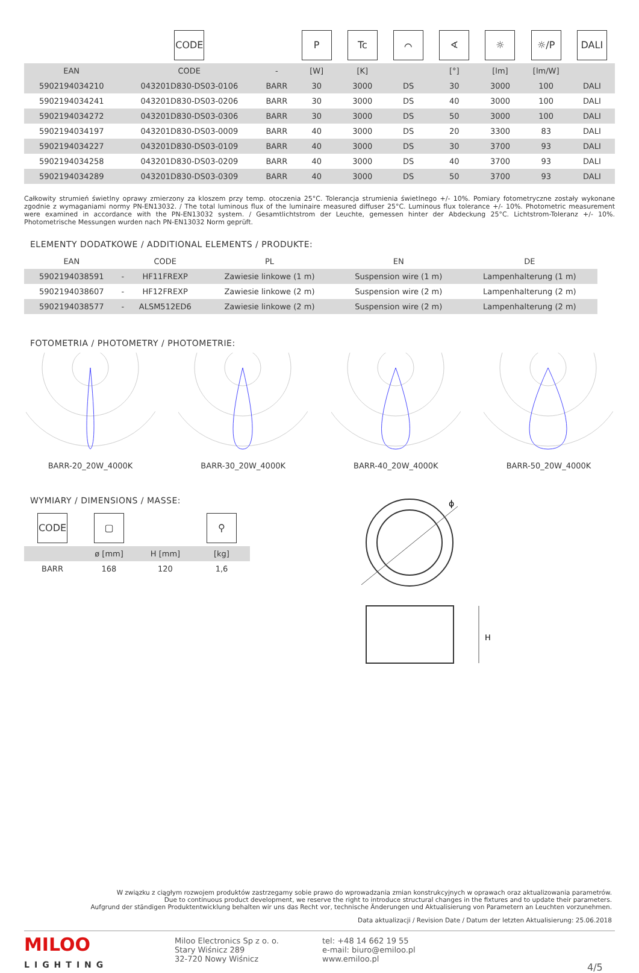| | CODE | | P | Tc | ⌒ | ∢ | ☼ | ☼/P | DALI |
| EAN | CODE | - | [W] | [K] | | [°] | [lm] | [lm/W] | |
| 5902194034210 | 043201D830-DS03-0106 | BARR | 30 | 3000 | DS | 30 | 3000 | 100 | DALI |
| 5902194034241 | 043201D830-DS03-0206 | BARR | 30 | 3000 | DS | 40 | 3000 | 100 | DALI |
| 5902194034272 | 043201D830-DS03-0306 | BARR | 30 | 3000 | DS | 50 | 3000 | 100 | DALI |
| 5902194034197 | 043201D830-DS03-0009 | BARR | 40 | 3000 | DS | 20 | 3300 | 83 | DALI |
| 5902194034227 | 043201D830-DS03-0109 | BARR | 40 | 3000 | DS | 30 | 3700 | 93 | DALI |
| 5902194034258 | 043201D830-DS03-0209 | BARR | 40 | 3000 | DS | 40 | 3700 | 93 | DALI |
| 5902194034289 | 043201D830-DS03-0309 | BARR | 40 | 3000 | DS | 50 | 3700 | 93 | DALI |
Całkowity strumień świetlny oprawy zmierzony za kloszem przy temp. otoczenia 25°C. Tolerancja strumienia świetlnego +/- 10%. Pomiary fotometryczne zostały wykonane zgodnie z wymaganiami normy PN-EN13032. / The total luminous flux of the luminaire measured diffuser 25°C. Luminous flux tolerance +/- 10%. Photometric measurement were examined in accordance with the PN-EN13032 system. / Gesamtlichtstrom der Leuchte, gemessen hinter der Abdeckung 25°C. Lichtstrom-Toleranz +/- 10%. Photometrische Messungen wurden nach PN-EN13032 Norm geprüft.
ELEMENTY DODATKOWE / ADDITIONAL ELEMENTS / PRODUKTE:
| EAN | | CODE | PL | EN | DE |
| --- | --- | --- | --- | --- | --- |
| 5902194038591 | - | HF11FREXP | Zawiesie linkowe (1 m) | Suspension wire (1 m) | Lampenhalterung (1 m) |
| 5902194038607 | - | HF12FREXP | Zawiesie linkowe (2 m) | Suspension wire (2 m) | Lampenhalterung (2 m) |
| 5902194038577 | - | ALSM512ED6 | Zawiesie linkowe (2 m) | Suspension wire (2 m) | Lampenhalterung (2 m) |
FOTOMETRIA / PHOTOMETRY / PHOTOMETRIE:
BARR-20_20W_4000K BARR-30_20W_4000K BARR-40_20W_4000K BARR-50_20W_4000K
WYMIARY / DIMENSIONS / MASSE:
| CODE | ▢ | | ⚲ |
| | ø [mm] | H [mm] | [kg] |
| BARR | 168 | 120 | 1,6 |
ϕ
H
W związku z ciągłym rozwojem produktów zastrzegamy sobie prawo do wprowadzania zmian konstrukcyjnych w oprawach oraz aktualizowania parametrów.
Due to continuous product development, we reserve the right to introduce structural changes in the fixtures and to update their parameters.
Aufgrund der ständigen Produktentwicklung behalten wir uns das Recht vor, technische Änderungen und Aktualisierung von Parametern an Leuchten vorzunehmen.
Data aktualizacji / Revision Date / Datum der letzten Aktualisierung: 25.06.2018
MILOO
LIGHTING
Miloo Electronics Sp z o. o.
Stary Wiśnicz 289
32-720 Nowy Wiśnicz
tel: +48 14 662 19 55
e-mail: biuro@emiloo.pl
www.emiloo.pl
4/5